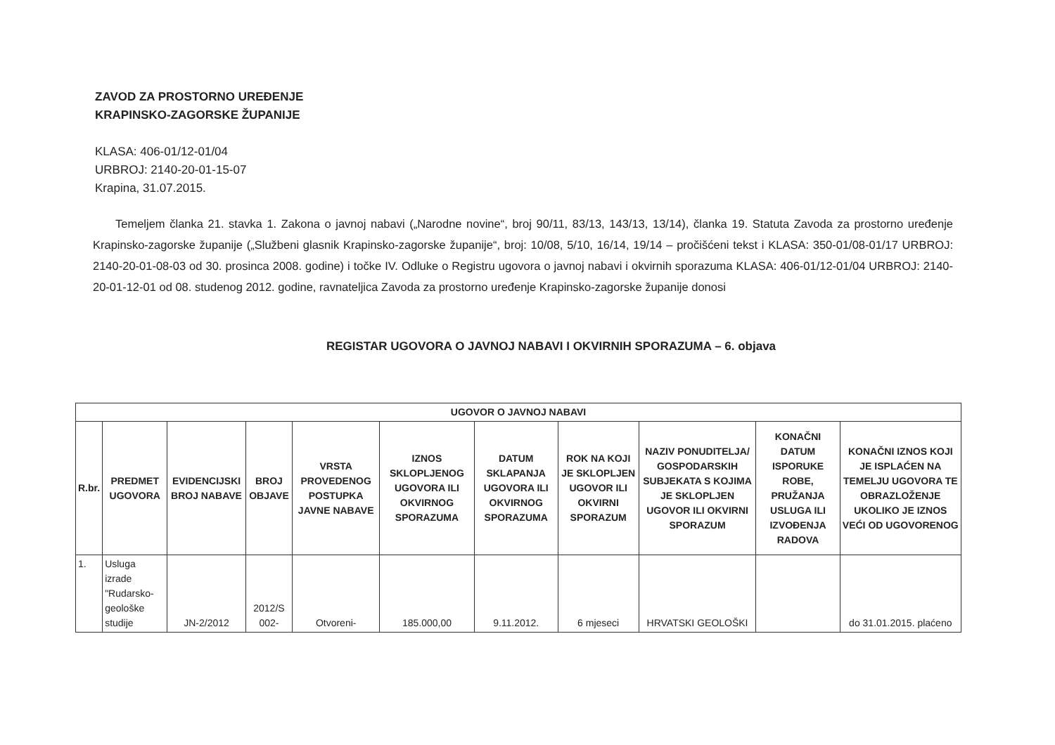ZAVOD ZA PROSTORNO UREĐENJE
KRAPINSKO-ZAGORSKE ŽUPANIJE
KLASA: 406-01/12-01/04
URBROJ: 2140-20-01-15-07
Krapina, 31.07.2015.
Temeljem članka 21. stavka 1. Zakona o javnoj nabavi („Narodne novine“, broj 90/11, 83/13, 143/13, 13/14), članka 19. Statuta Zavoda za prostorno uređenje Krapinsko-zagorske županije („Službeni glasnik Krapinsko-zagorske županije“, broj: 10/08, 5/10, 16/14, 19/14 – pročišćeni tekst i KLASA: 350-01/08-01/17 URBROJ: 2140-20-01-08-03 od 30. prosinca 2008. godine) i točke IV. Odluke o Registru ugovora o javnoj nabavi i okvirnih sporazuma KLASA: 406-01/12-01/04 URBROJ: 2140-20-01-12-01 od 08. studenog 2012. godine, ravnateljica Zavoda za prostorno uređenje Krapinsko-zagorske županije donosi
REGISTAR UGOVORA O JAVNOJ NABAVI I OKVIRNIH SPORAZUMA – 6. objava
| UGOVOR O JAVNOJ NABAVI | | | | | | | | | | |
| --- | --- | --- | --- | --- | --- | --- | --- | --- | --- | --- |
| R.br. | PREDMET UGOVORA | EVIDENCIJSKI BROJ NABAVE | BROJ OBJAVE | VRSTA PROVEDENOG POSTUPKA JAVNE NABAVE | IZNOS SKLOPLJENOG UGOVORA ILI OKVIRNOG SPORAZUMA | DATUM SKLAPANJA UGOVORA ILI OKVIRNOG SPORAZUMA | ROK NA KOJI JE SKLOPLJEN UGOVOR ILI OKVIRNI SPORAZUM | NAZIV PONUDITELJA/ GOSPODARSKIH SUBJEKATA S KOJIMA JE SKLOPLJEN UGOVOR ILI OKVIRNI SPORAZUM | KONAČNI DATUM ISPORUKE ROBE, PRUŽANJA USLUGA ILI IZVOĐENJA RADOVA | KONAČNI IZNOS KOJI JE ISPLAĆEN NA TEMELJU UGOVORA TE OBRAZLOŽENJE UKOLIKO JE IZNOS VEĆI OD UGOVORENOG |
| 1. | Usluga izrade "Rudarsko-geološke studije | JN-2/2012 | 2012/S 002- | Otvoreni- | 185.000,00 | 9.11.2012. | 6 mjeseci | HRVATSKI GEOLOŠKI | | do 31.01.2015. plaćeno |